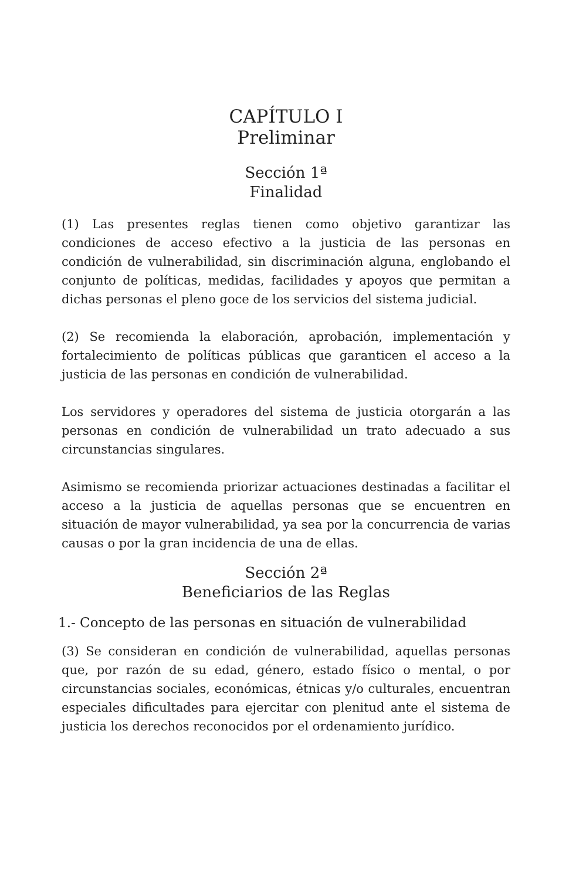CAPÍTULO I
Preliminar
Sección 1ª
Finalidad
(1) Las presentes reglas tienen como objetivo garantizar las condiciones de acceso efectivo a la justicia de las personas en condición de vulnerabilidad, sin discriminación alguna, englobando el conjunto de políticas, medidas, facilidades y apoyos que permitan a dichas personas el pleno goce de los servicios del sistema judicial.
(2) Se recomienda la elaboración, aprobación, implementación y fortalecimiento de políticas públicas que garanticen el acceso a la justicia de las personas en condición de vulnerabilidad.
Los servidores y operadores del sistema de justicia otorgarán a las personas en condición de vulnerabilidad un trato adecuado a sus circunstancias singulares.
Asimismo se recomienda priorizar actuaciones destinadas a facilitar el acceso a la justicia de aquellas personas que se encuentren en situación de mayor vulnerabilidad, ya sea por la concurrencia de varias causas o por la gran incidencia de una de ellas.
Sección 2ª
Beneficiarios de las Reglas
1.- Concepto de las personas en situación de vulnerabilidad
(3) Se consideran en condición de vulnerabilidad, aquellas personas que, por razón de su edad, género, estado físico o mental, o por circunstancias sociales, económicas, étnicas y/o culturales, encuentran especiales dificultades para ejercitar con plenitud ante el sistema de justicia los derechos reconocidos por el ordenamiento jurídico.